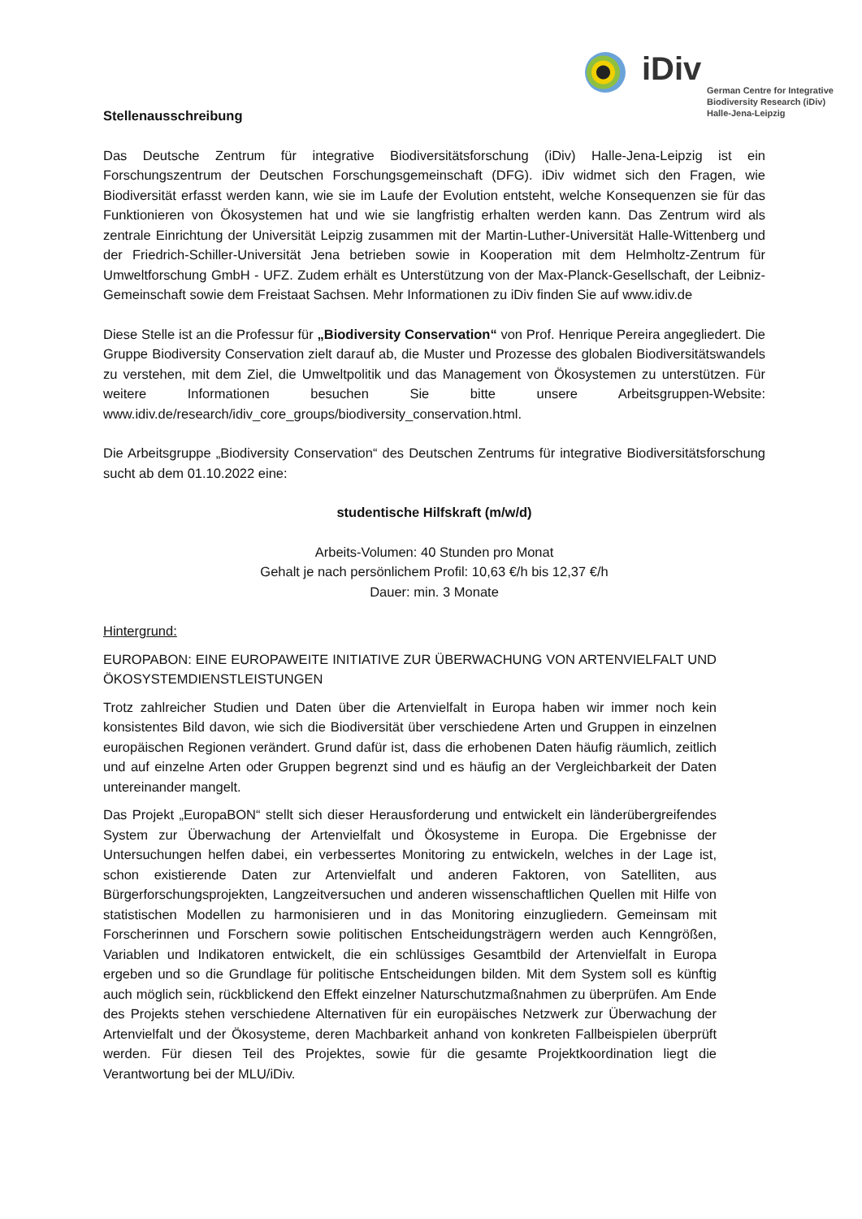iDiv
German Centre for Integrative
Biodiversity Research (iDiv)
Halle-Jena-Leipzig
Stellenausschreibung
Das Deutsche Zentrum für integrative Biodiversitätsforschung (iDiv) Halle-Jena-Leipzig ist ein Forschungszentrum der Deutschen Forschungsgemeinschaft (DFG). iDiv widmet sich den Fragen, wie Biodiversität erfasst werden kann, wie sie im Laufe der Evolution entsteht, welche Konsequenzen sie für das Funktionieren von Ökosystemen hat und wie sie langfristig erhalten werden kann. Das Zentrum wird als zentrale Einrichtung der Universität Leipzig zusammen mit der Martin-Luther-Universität Halle-Wittenberg und der Friedrich-Schiller-Universität Jena betrieben sowie in Kooperation mit dem Helmholtz-Zentrum für Umweltforschung GmbH - UFZ. Zudem erhält es Unterstützung von der Max-Planck-Gesellschaft, der Leibniz-Gemeinschaft sowie dem Freistaat Sachsen. Mehr Informationen zu iDiv finden Sie auf www.idiv.de
Diese Stelle ist an die Professur für „Biodiversity Conservation“ von Prof. Henrique Pereira angegliedert. Die Gruppe Biodiversity Conservation zielt darauf ab, die Muster und Prozesse des globalen Biodiversitätswandels zu verstehen, mit dem Ziel, die Umweltpolitik und das Management von Ökosystemen zu unterstützen. Für weitere Informationen besuchen Sie bitte unsere Arbeitsgruppen-Website: www.idiv.de/research/idiv_core_groups/biodiversity_conservation.html.
Die Arbeitsgruppe „Biodiversity Conservation“ des Deutschen Zentrums für integrative Biodiversitätsforschung sucht ab dem 01.10.2022 eine:
studentische Hilfskraft (m/w/d)
Arbeits-Volumen: 40 Stunden pro Monat
Gehalt je nach persönlichem Profil: 10,63 €/h bis 12,37 €/h
Dauer: min. 3 Monate
Hintergrund:
EUROPABON: EINE EUROPAWEITE INITIATIVE ZUR ÜBERWACHUNG VON ARTENVIELFALT UND ÖKOSYSTEMDIENSTLEISTUNGEN
Trotz zahlreicher Studien und Daten über die Artenvielfalt in Europa haben wir immer noch kein konsistentes Bild davon, wie sich die Biodiversität über verschiedene Arten und Gruppen in einzelnen europäischen Regionen verändert. Grund dafür ist, dass die erhobenen Daten häufig räumlich, zeitlich und auf einzelne Arten oder Gruppen begrenzt sind und es häufig an der Vergleichbarkeit der Daten untereinander mangelt.
Das Projekt „EuropaBON“ stellt sich dieser Herausforderung und entwickelt ein länderübergreifendes System zur Überwachung der Artenvielfalt und Ökosysteme in Europa. Die Ergebnisse der Untersuchungen helfen dabei, ein verbessertes Monitoring zu entwickeln, welches in der Lage ist, schon existierende Daten zur Artenvielfalt und anderen Faktoren, von Satelliten, aus Bürgerforschungsprojekten, Langzeitversuchen und anderen wissenschaftlichen Quellen mit Hilfe von statistischen Modellen zu harmonisieren und in das Monitoring einzugliedern. Gemeinsam mit Forscherinnen und Forschern sowie politischen Entscheidungsträgern werden auch Kenngrößen, Variablen und Indikatoren entwickelt, die ein schlüssiges Gesamtbild der Artenvielfalt in Europa ergeben und so die Grundlage für politische Entscheidungen bilden. Mit dem System soll es künftig auch möglich sein, rückblickend den Effekt einzelner Naturschutzmaßnahmen zu überprüfen. Am Ende des Projekts stehen verschiedene Alternativen für ein europäisches Netzwerk zur Überwachung der Artenvielfalt und der Ökosysteme, deren Machbarkeit anhand von konkreten Fallbeispielen überprüft werden. Für diesen Teil des Projektes, sowie für die gesamte Projektkoordination liegt die Verantwortung bei der MLU/iDiv.